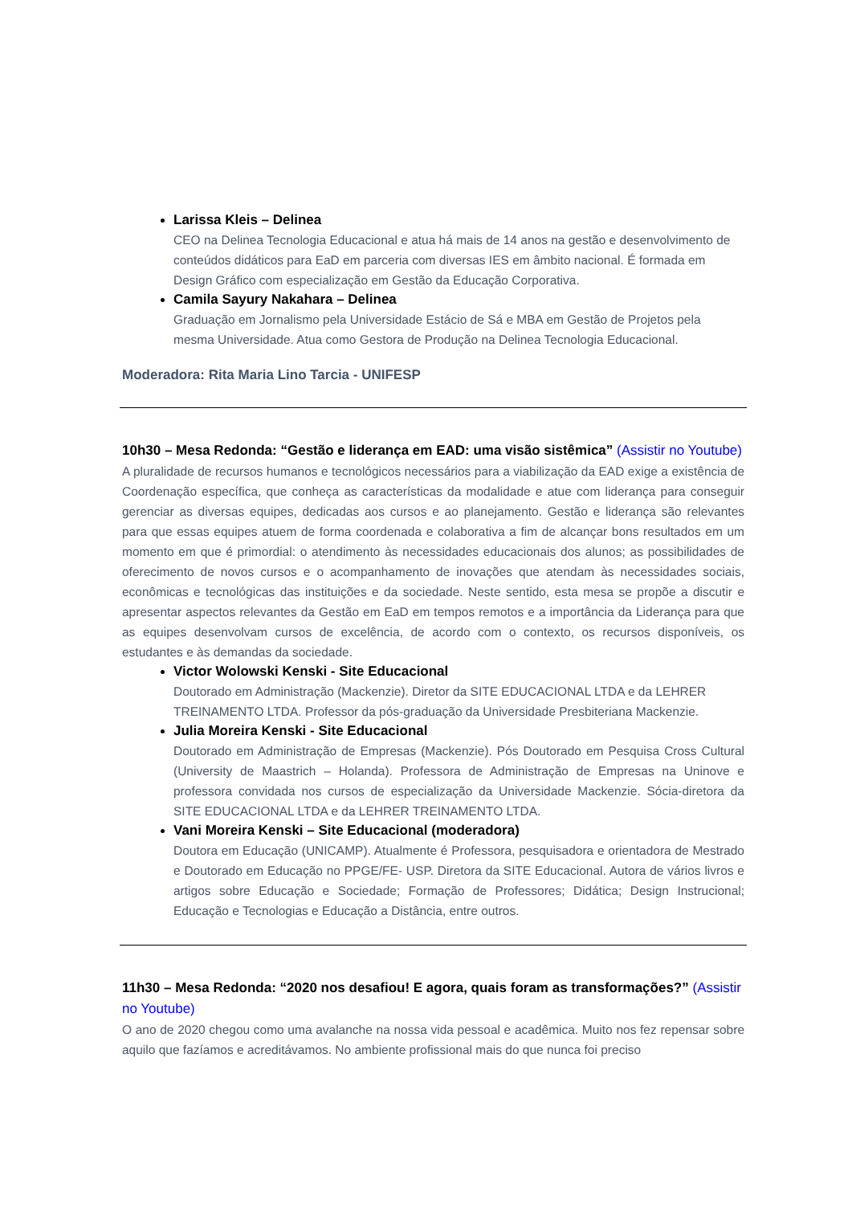Larissa Kleis – Delinea
CEO na Delinea Tecnologia Educacional e atua há mais de 14 anos na gestão e desenvolvimento de conteúdos didáticos para EaD em parceria com diversas IES em âmbito nacional. É formada em Design Gráfico com especialização em Gestão da Educação Corporativa.
Camila Sayury Nakahara – Delinea
Graduação em Jornalismo pela Universidade Estácio de Sá e MBA em Gestão de Projetos pela mesma Universidade. Atua como Gestora de Produção na Delinea Tecnologia Educacional.
Moderadora: Rita Maria Lino Tarcia - UNIFESP
10h30 – Mesa Redonda: “Gestão e liderança em EAD: uma visão sistêmica” (Assistir no Youtube)
A pluralidade de recursos humanos e tecnológicos necessários para a viabilização da EAD exige a existência de Coordenação específica, que conheça as características da modalidade e atue com liderança para conseguir gerenciar as diversas equipes, dedicadas aos cursos e ao planejamento. Gestão e liderança são relevantes para que essas equipes atuem de forma coordenada e colaborativa a fim de alcançar bons resultados em um momento em que é primordial: o atendimento às necessidades educacionais dos alunos; as possibilidades de oferecimento de novos cursos e o acompanhamento de inovações que atendam às necessidades sociais, econômicas e tecnológicas das instituições e da sociedade. Neste sentido, esta mesa se propõe a discutir e apresentar aspectos relevantes da Gestão em EaD em tempos remotos e a importância da Liderança para que as equipes desenvolvam cursos de excelência, de acordo com o contexto, os recursos disponíveis, os estudantes e às demandas da sociedade.
Victor Wolowski Kenski - Site Educacional
Doutorado em Administração (Mackenzie). Diretor da SITE EDUCACIONAL LTDA e da LEHRER TREINAMENTO LTDA. Professor da pós-graduação da Universidade Presbiteriana Mackenzie.
Julia Moreira Kenski - Site Educacional
Doutorado em Administração de Empresas (Mackenzie). Pós Doutorado em Pesquisa Cross Cultural (University de Maastrich – Holanda). Professora de Administração de Empresas na Uninove e professora convidada nos cursos de especialização da Universidade Mackenzie. Sócia-diretora da SITE EDUCACIONAL LTDA e da LEHRER TREINAMENTO LTDA.
Vani Moreira Kenski – Site Educacional (moderadora)
Doutora em Educação (UNICAMP). Atualmente é Professora, pesquisadora e orientadora de Mestrado e Doutorado em Educação no PPGE/FE- USP. Diretora da SITE Educacional. Autora de vários livros e artigos sobre Educação e Sociedade; Formação de Professores; Didática; Design Instrucional; Educação e Tecnologias e Educação a Distância, entre outros.
11h30 – Mesa Redonda: “2020 nos desafiou! E agora, quais foram as transformações?” (Assistir no Youtube)
O ano de 2020 chegou como uma avalanche na nossa vida pessoal e acadêmica. Muito nos fez repensar sobre aquilo que fazíamos e acreditávamos. No ambiente profissional mais do que nunca foi preciso